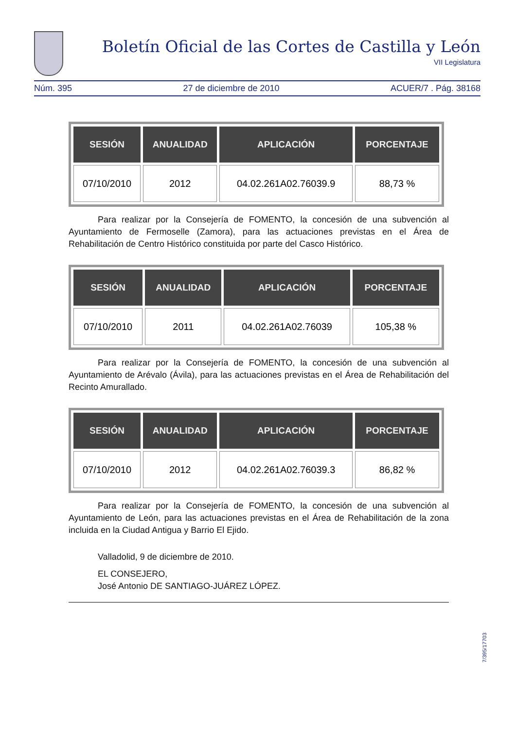Boletín Oficial de las Cortes de Castilla y León
VII Legislatura
Núm. 395 27 de diciembre de 2010 ACUER/7 . Pág. 38168
| SESIÓN | ANUALIDAD | APLICACIÓN | PORCENTAJE |
| --- | --- | --- | --- |
| 07/10/2010 | 2012 | 04.02.261A02.76039.9 | 88,73 % |
Para realizar por la Consejería de FOMENTO, la concesión de una subvención al Ayuntamiento de Fermoselle (Zamora), para las actuaciones previstas en el Área de Rehabilitación de Centro Histórico constituida por parte del Casco Histórico.
| SESIÓN | ANUALIDAD | APLICACIÓN | PORCENTAJE |
| --- | --- | --- | --- |
| 07/10/2010 | 2011 | 04.02.261A02.76039 | 105,38 % |
Para realizar por la Consejería de FOMENTO, la concesión de una subvención al Ayuntamiento de Arévalo (Ávila), para las actuaciones previstas en el Área de Rehabilitación del Recinto Amurallado.
| SESIÓN | ANUALIDAD | APLICACIÓN | PORCENTAJE |
| --- | --- | --- | --- |
| 07/10/2010 | 2012 | 04.02.261A02.76039.3 | 86,82 % |
Para realizar por la Consejería de FOMENTO, la concesión de una subvención al Ayuntamiento de León, para las actuaciones previstas en el Área de Rehabilitación de la zona incluida en la Ciudad Antigua y Barrio El Ejido.
Valladolid, 9 de diciembre de 2010.
EL CONSEJERO,
José Antonio DE SANTIAGO-JUÁREZ LÓPEZ.
7/395/17703